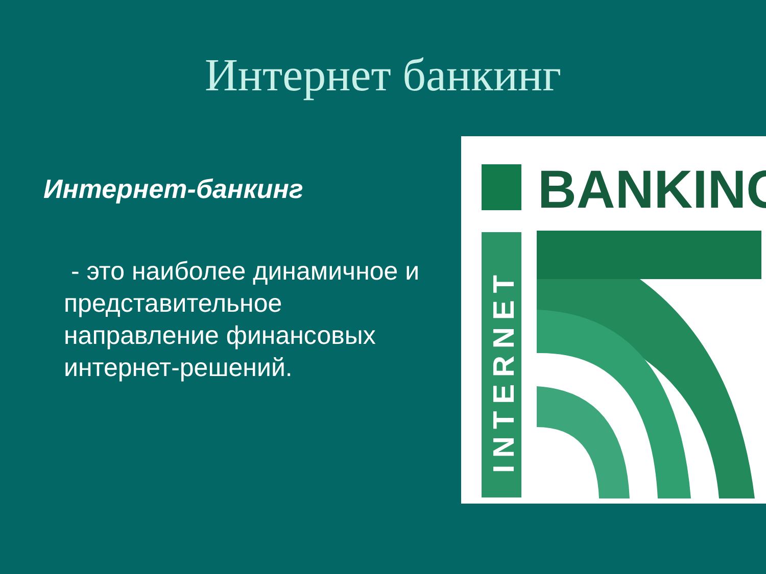Интернет банкинг
Интернет-банкинг
- это наиболее динамичное и представительное направление финансовых интернет-решений.
BANKING
INTERNET